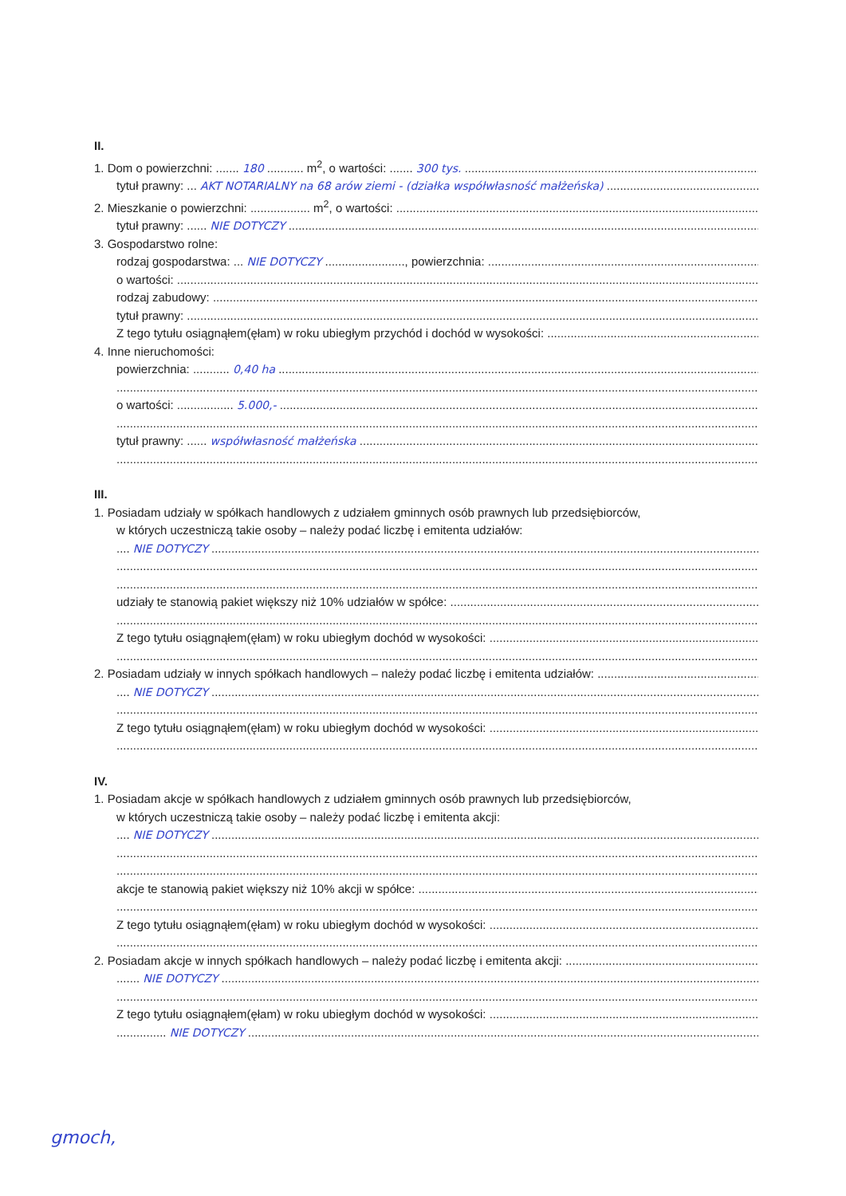II.
1. Dom o powierzchni: ....... 180 ........... m<sup>2</sup>, o wartości: ....... 300 tys.
tytuł prawny: ... AKT NOTARIALNY na 68 arów ziemi - (działka współwłasność małżeńska)
2. Mieszkanie o powierzchni: .................. m<sup>2</sup>, o wartości:
tytuł prawny: ...... NIE DOTYCZY
3. Gospodarstwo rolne:
rodzaj gospodarstwa: ... NIE DOTYCZY ........................, powierzchnia:
o wartości:
rodzaj zabudowy:
tytuł prawny:
Z tego tytułu osiągnąłem(ęłam) w roku ubiegłym przychód i dochód w wysokości:
4. Inne nieruchomości:
powierzchnia: ........... 0,40 ha
o wartości: ................. 5.000,-
tytuł prawny: ...... współwłasność małżeńska
III.
1. Posiadam udziały w spółkach handlowych z udziałem gminnych osób prawnych lub przedsiębiorców,
w których uczestniczą takie osoby – należy podać liczbę i emitenta udziałów:
.... NIE DOTYCZY
udziały te stanowią pakiet większy niż 10% udziałów w spółce:
Z tego tytułu osiągnąłem(ęłam) w roku ubiegłym dochód w wysokości:
2. Posiadam udziały w innych spółkach handlowych – należy podać liczbę i emitenta udziałów:
.... NIE DOTYCZY
Z tego tytułu osiągnąłem(ęłam) w roku ubiegłym dochód w wysokości:
IV.
1. Posiadam akcje w spółkach handlowych z udziałem gminnych osób prawnych lub przedsiębiorców,
w których uczestniczą takie osoby – należy podać liczbę i emitenta akcji:
.... NIE DOTYCZY
akcje te stanowią pakiet większy niż 10% akcji w spółce:
Z tego tytułu osiągnąłem(ęłam) w roku ubiegłym dochód w wysokości:
2. Posiadam akcje w innych spółkach handlowych – należy podać liczbę i emitenta akcji:
....... NIE DOTYCZY
Z tego tytułu osiągnąłem(ęłam) w roku ubiegłym dochód w wysokości:
............... NIE DOTYCZY
gmoch,